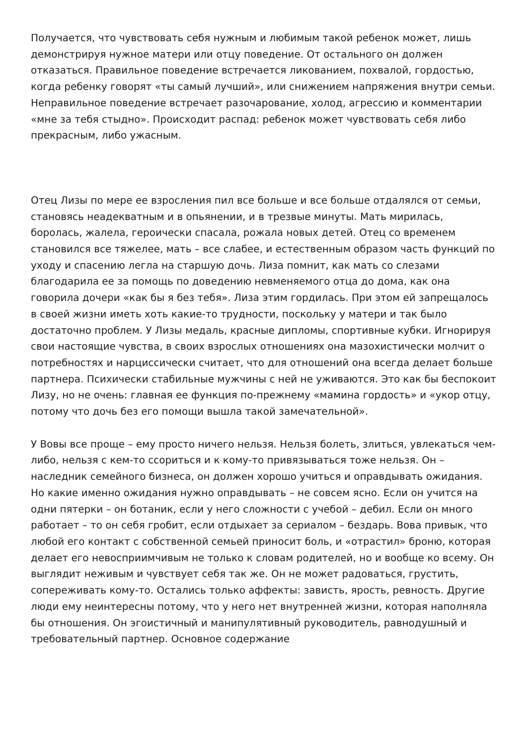Получается, что чувствовать себя нужным и любимым такой ребенок может, лишь демонстрируя нужное матери или отцу поведение. От остального он должен отказаться. Правильное поведение встречается ликованием, похвалой, гордостью, когда ребенку говорят «ты самый лучший», или снижением напряжения внутри семьи. Неправильное поведение встречает разочарование, холод, агрессию и комментарии «мне за тебя стыдно». Происходит распад: ребенок может чувствовать себя либо прекрасным, либо ужасным.
Отец Лизы по мере ее взросления пил все больше и все больше отдалялся от семьи, становясь неадекватным и в опьянении, и в трезвые минуты. Мать мирилась, боролась, жалела, героически спасала, рожала новых детей. Отец со временем становился все тяжелее, мать – все слабее, и естественным образом часть функций по уходу и спасению легла на старшую дочь. Лиза помнит, как мать со слезами благодарила ее за помощь по доведению невменяемого отца до дома, как она говорила дочери «как бы я без тебя». Лиза этим гордилась. При этом ей запрещалось в своей жизни иметь хоть какие-то трудности, поскольку у матери и так было достаточно проблем. У Лизы медаль, красные дипломы, спортивные кубки. Игнорируя свои настоящие чувства, в своих взрослых отношениях она мазохистически молчит о потребностях и нарциссически считает, что для отношений она всегда делает больше партнера. Психически стабильные мужчины с ней не уживаются. Это как бы беспокоит Лизу, но не очень: главная ее функция по-прежнему «мамина гордость» и «укор отцу, потому что дочь без его помощи вышла такой замечательной».
У Вовы все проще – ему просто ничего нельзя. Нельзя болеть, злиться, увлекаться чем-либо, нельзя с кем-то ссориться и к кому-то привязываться тоже нельзя. Он – наследник семейного бизнеса, он должен хорошо учиться и оправдывать ожидания. Но какие именно ожидания нужно оправдывать – не совсем ясно. Если он учится на одни пятерки – он ботаник, если у него сложности с учебой – дебил. Если он много работает – то он себя гробит, если отдыхает за сериалом – бездарь. Вова привык, что любой его контакт с собственной семьей приносит боль, и «отрастил» броню, которая делает его невосприимчивым не только к словам родителей, но и вообще ко всему. Он выглядит неживым и чувствует себя так же. Он не может радоваться, грустить, сопереживать кому-то. Остались только аффекты: зависть, ярость, ревность. Другие люди ему неинтересны потому, что у него нет внутренней жизни, которая наполняла бы отношения. Он эгоистичный и манипулятивный руководитель, равнодушный и требовательный партнер. Основное содержание